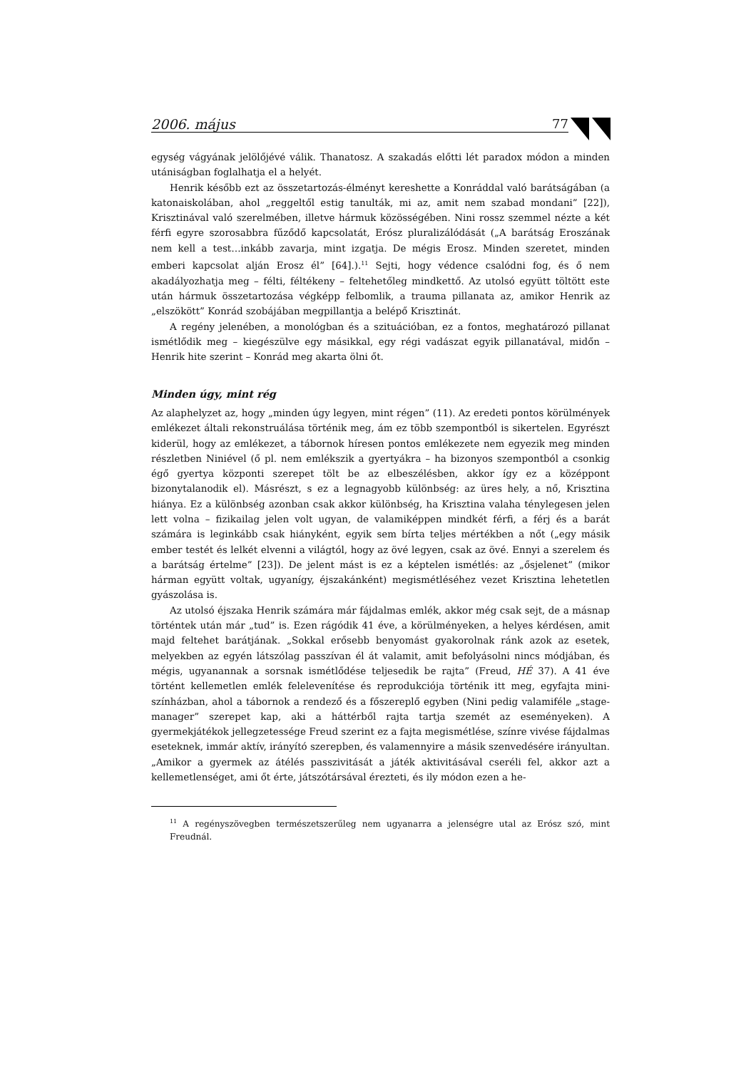2006. május 77
egység vágyának jelölőjévé válik. Thanatosz. A szakadás előtti lét paradox módon a minden utániságban foglalhatja el a helyét.
Henrik később ezt az összetartozás-élményt kereshette a Konráddal való barátságában (a katonaiskolában, ahol „reggeltől estig tanulták, mi az, amit nem szabad mondani” [22]), Krisztinával való szerelmében, illetve hármuk közösségében. Nini rossz szemmel nézte a két férfi egyre szorosabbra fűződő kapcsolatát, Erósz pluralizálódását („A barátság Eroszának nem kell a test…inkább zavarja, mint izgatja. De mégis Erosz. Minden szeretet, minden emberi kapcsolat alján Erosz él” [64].).<sup>11</sup> Sejti, hogy védence csalódni fog, és ő nem akadályozhatja meg – félti, féltékeny – feltehetőleg mindkettő. Az utolsó együtt töltött este után hármuk összetartozása végképp felbomlik, a trauma pillanata az, amikor Henrik az „elszökött” Konrád szobájában megpillantja a belépő Krisztinát.
A regény jelenében, a monológban és a szituációban, ez a fontos, meghatározó pillanat ismétlődik meg – kiegészülve egy másikkal, egy régi vadászat egyik pillanatával, midőn – Henrik hite szerint – Konrád meg akarta ölni őt.
Minden úgy, mint rég
Az alaphelyzet az, hogy „minden úgy legyen, mint régen” (11). Az eredeti pontos körülmények emlékezet általi rekonstruálása történik meg, ám ez több szempontból is sikertelen. Egyrészt kiderül, hogy az emlékezet, a tábornok híresen pontos emlékezete nem egyezik meg minden részletben Niniével (ő pl. nem emlékszik a gyertyákra – ha bizonyos szempontból a csonkig égő gyertya központi szerepet tölt be az elbeszélésben, akkor így ez a középpont bizonytalanodik el). Másrészt, s ez a legnagyobb különbség: az üres hely, a nő, Krisztina hiánya. Ez a különbség azonban csak akkor különbség, ha Krisztina valaha ténylegesen jelen lett volna – fizikailag jelen volt ugyan, de valamiképpen mindkét férfi, a férj és a barát számára is leginkább csak hiányként, egyik sem bírta teljes mértékben a nőt („egy másik ember testét és lelkét elvenni a világtól, hogy az övé legyen, csak az övé. Ennyi a szerelem és a barátság értelme” [23]). De jelent mást is ez a képtelen ismétlés: az „ősjelenet” (mikor hárman együtt voltak, ugyanígy, éjszakánként) megismétléséhez vezet Krisztina lehetetlen gyászolása is.
Az utolsó éjszaka Henrik számára már fájdalmas emlék, akkor még csak sejt, de a másnap történtek után már „tud” is. Ezen rágódik 41 éve, a körülményeken, a helyes kérdésen, amit majd feltehet barátjának. „Sokkal erősebb benyomást gyakorolnak ránk azok az esetek, melyekben az egyén látszólag passzívan él át valamit, amit befolyásolni nincs módjában, és mégis, ugyanannak a sorsnak ismétlődése teljesedik be rajta” (Freud, HÉ 37). A 41 éve történt kellemetlen emlék felelevenítése és reprodukciója történik itt meg, egyfajta mini-színházban, ahol a tábornok a rendező és a főszereplő egyben (Nini pedig valamiféle „stage-manager” szerepet kap, aki a háttérből rajta tartja szemét az eseményeken). A gyermekjátékok jellegzetessége Freud szerint ez a fajta megismétlése, színre vivése fájdalmas eseteknek, immár aktív, irányító szerepben, és valamennyire a másik szenvedésére irányultan. „Amikor a gyermek az átélés passzivitását a játék aktivitásával cseréli fel, akkor azt a kellemetlenséget, ami őt érte, játszótársával érezteti, és ily módon ezen a he-
<sup>11</sup> A regényszövegben természetszerűleg nem ugyanarra a jelenségre utal az Erósz szó, mint Freudnál.